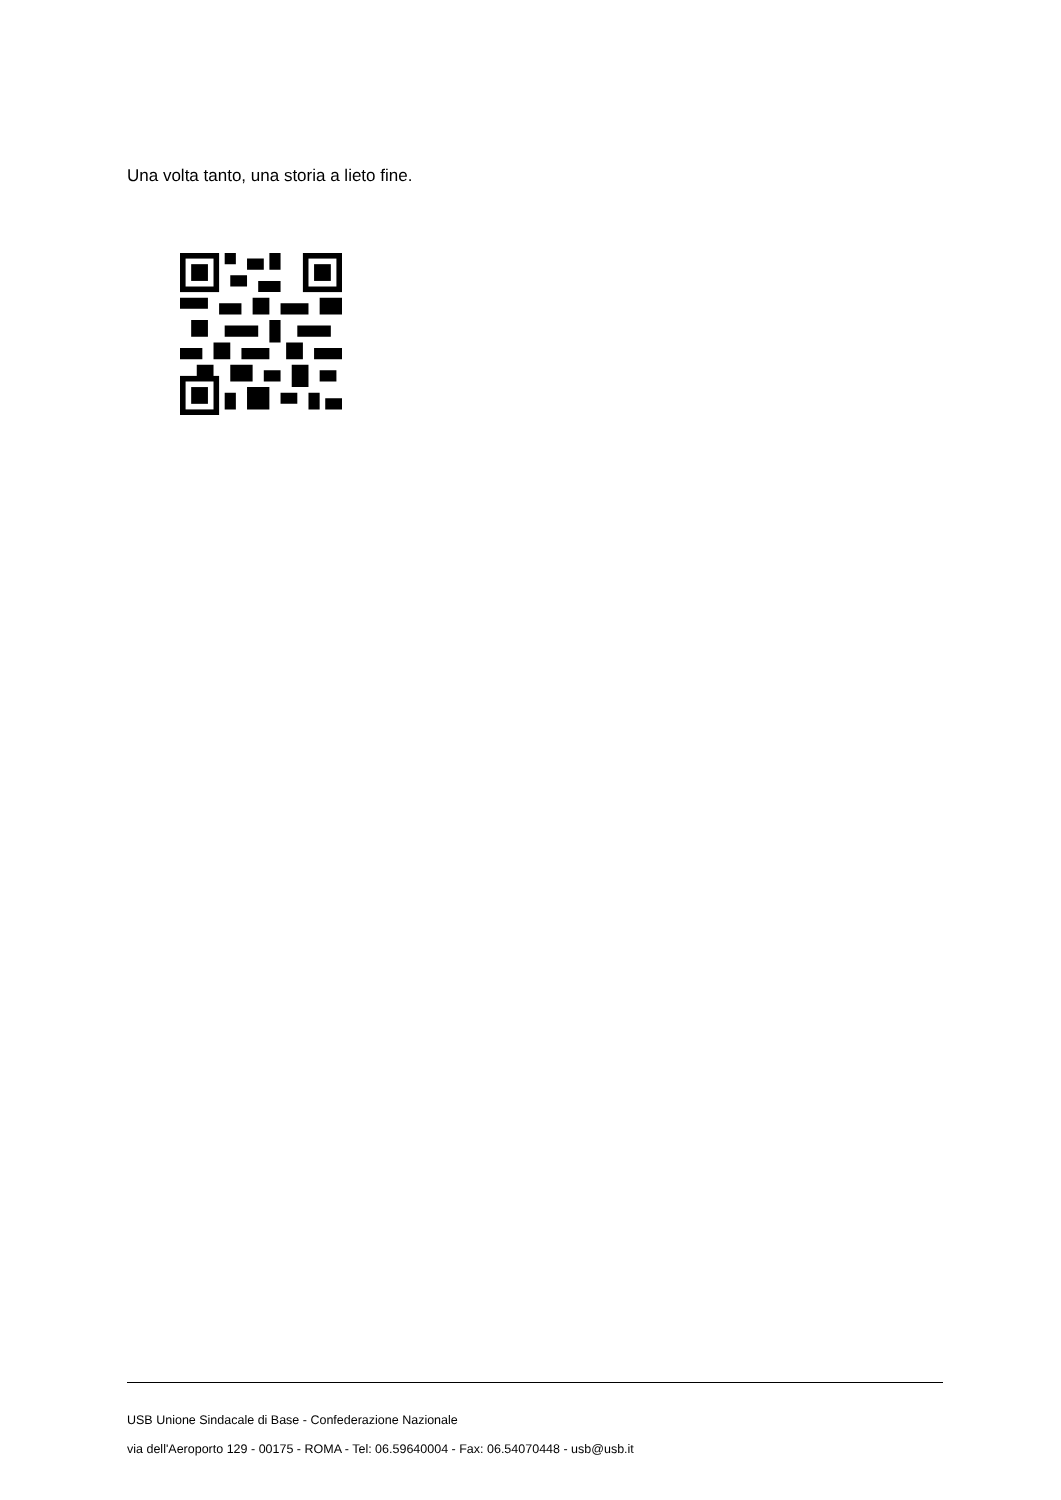Una volta tanto, una storia a lieto fine.
USB Unione Sindacale di Base - Confederazione Nazionale
via dell'Aeroporto 129 - 00175 - ROMA - Tel: 06.59640004 - Fax: 06.54070448 - usb@usb.it